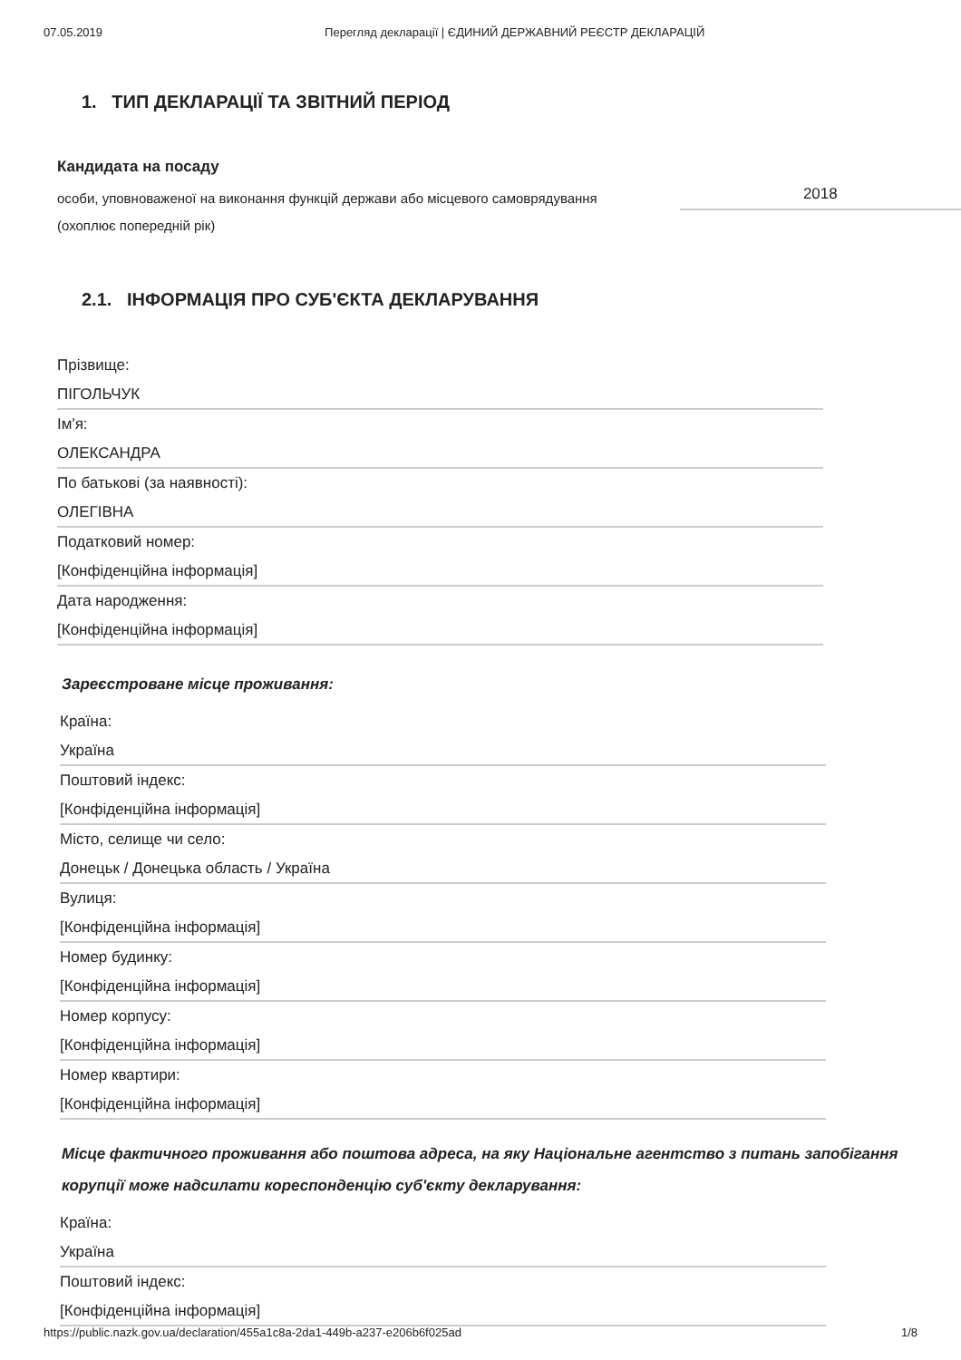07.05.2019 Перегляд декларації | ЄДИНИЙ ДЕРЖАВНИЙ РЕЄСТР ДЕКЛАРАЦІЙ
1. ТИП ДЕКЛАРАЦІЇ ТА ЗВІТНИЙ ПЕРІОД
Кандидата на посаду
особи, уповноваженої на виконання функцій держави або місцевого самоврядування (охоплює попередній рік)
2018
2.1. ІНФОРМАЦІЯ ПРО СУБ'ЄКТА ДЕКЛАРУВАННЯ
Прізвище:
ПІГОЛЬЧУК
Ім'я:
ОЛЕКСАНДРА
По батькові (за наявності):
ОЛЕГІВНА
Податковий номер:
[Конфіденційна інформація]
Дата народження:
[Конфіденційна інформація]
Зареєстроване місце проживання:
Країна:
Україна
Поштовий індекс:
[Конфіденційна інформація]
Місто, селище чи село:
Донецьк / Донецька область / Україна
Вулиця:
[Конфіденційна інформація]
Номер будинку:
[Конфіденційна інформація]
Номер корпусу:
[Конфіденційна інформація]
Номер квартири:
[Конфіденційна інформація]
Місце фактичного проживання або поштова адреса, на яку Національне агентство з питань запобігання корупції може надсилати кореспонденцію суб'єкту декларування:
Країна:
Україна
Поштовий індекс:
[Конфіденційна інформація]
https://public.nazk.gov.ua/declaration/455a1c8a-2da1-449b-a237-e206b6f025ad 1/8